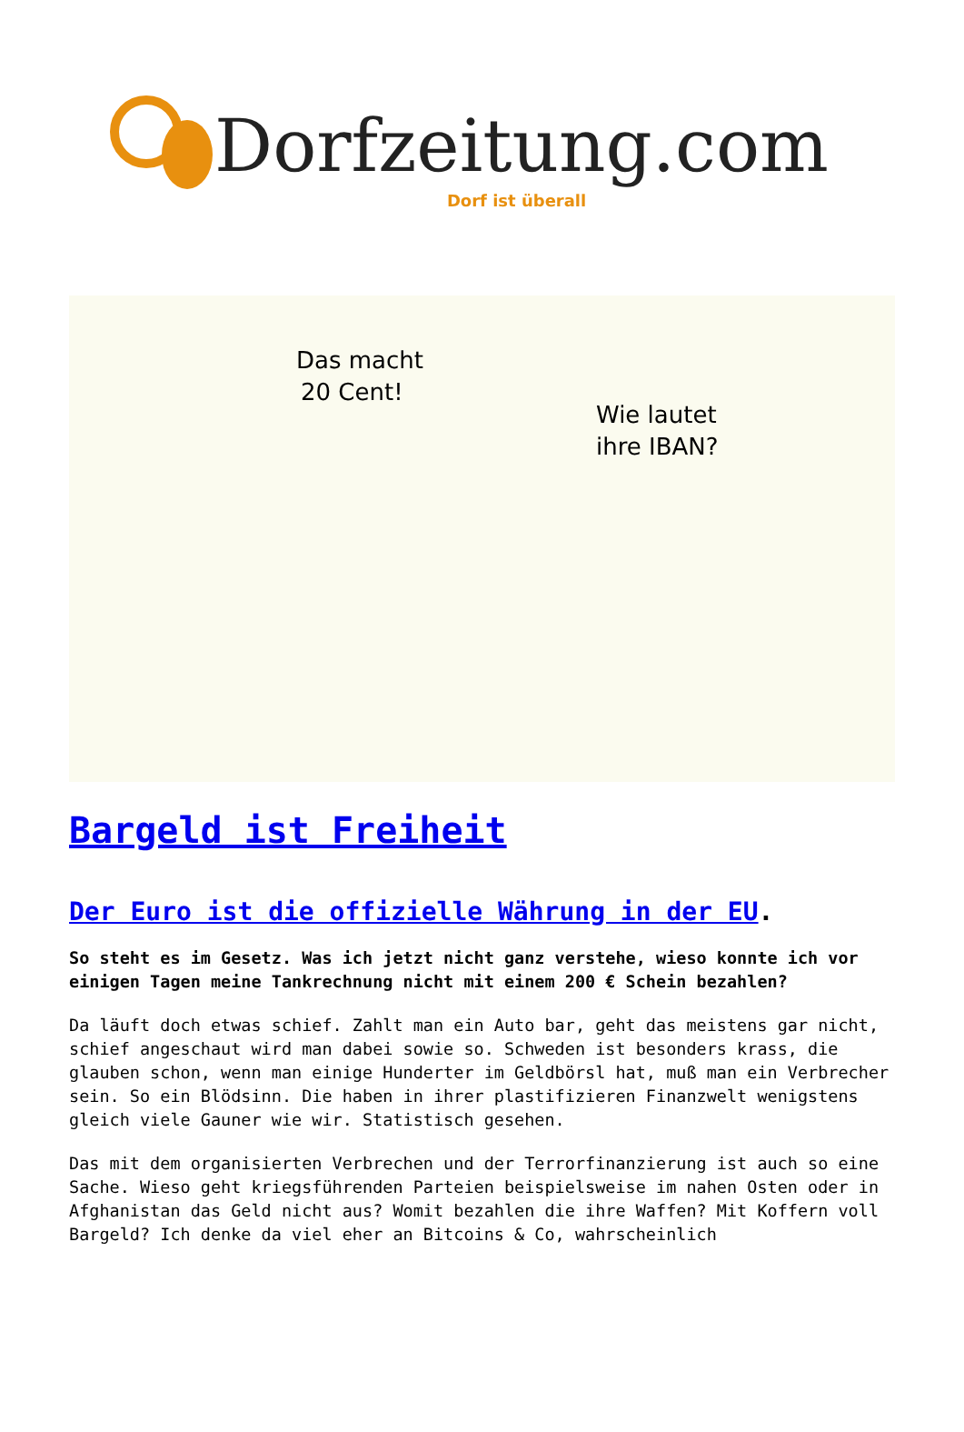Dorfzeitung.com Dorf ist überall
Das macht
20 Cent!
Wie lautet
ihre IBAN?
Bargeld ist Freiheit
Der Euro ist die offizielle Währung in der EU.
So steht es im Gesetz. Was ich jetzt nicht ganz verstehe, wieso konnte ich vor einigen Tagen meine Tankrechnung nicht mit einem 200 € Schein bezahlen?
Da läuft doch etwas schief. Zahlt man ein Auto bar, geht das meistens gar nicht, schief angeschaut wird man dabei sowie so. Schweden ist besonders krass, die glauben schon, wenn man einige Hunderter im Geldbörsl hat, muß man ein Verbrecher sein. So ein Blödsinn. Die haben in ihrer plastifizieren Finanzwelt wenigstens gleich viele Gauner wie wir. Statistisch gesehen.
Das mit dem organisierten Verbrechen und der Terrorfinanzierung ist auch so eine Sache. Wieso geht kriegsführenden Parteien beispielsweise im nahen Osten oder in Afghanistan das Geld nicht aus? Womit bezahlen die ihre Waffen? Mit Koffern voll Bargeld? Ich denke da viel eher an Bitcoins & Co, wahrscheinlich